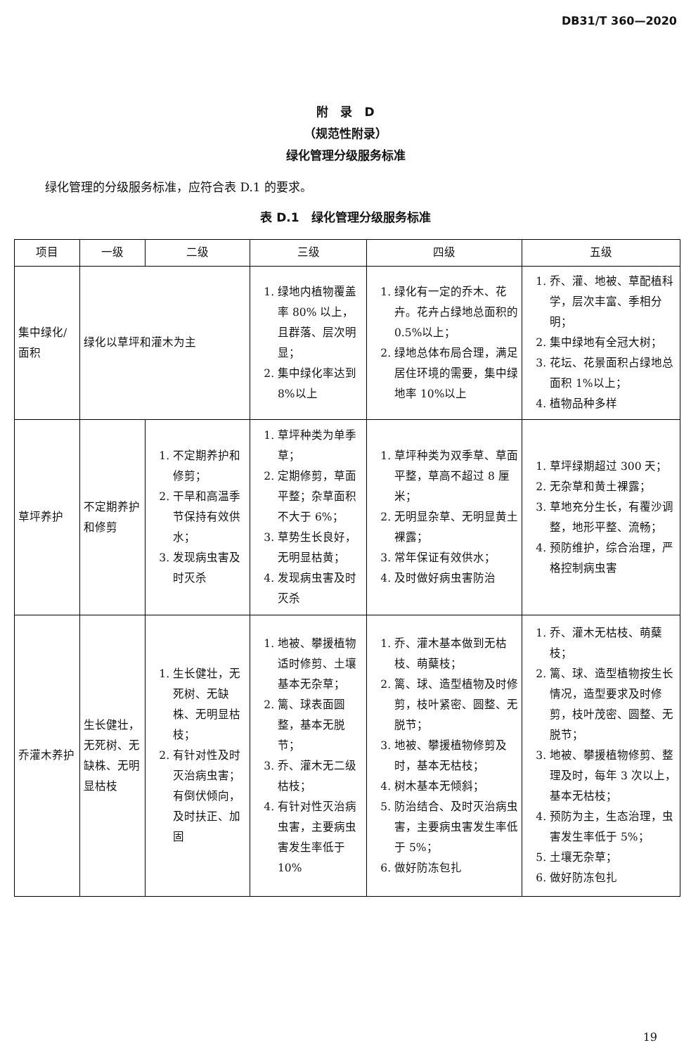DB31/T 360—2020
附　录　D
（规范性附录）
绿化管理分级服务标准
绿化管理的分级服务标准，应符合表 D.1 的要求。
表 D.1　绿化管理分级服务标准
| 项目 | 一级 | 二级 | 三级 | 四级 | 五级 |
| --- | --- | --- | --- | --- | --- |
| 集中绿化/面积 | 绿化以草坪和灌木为主 | | 1. 绿地内植物覆盖率 80% 以上，且群落、层次明显； 2. 集中绿化率达到 8%以上 | 1. 绿化有一定的乔木、花卉。花卉占绿地总面积的 0.5%以上； 2. 绿地总体布局合理，满足居住环境的需要，集中绿地率 10%以上 | 1. 乔、灌、地被、草配植科学，层次丰富、季相分明； 2. 集中绿地有全冠大树； 3. 花坛、花景面积占绿地总面积 1%以上； 4. 植物品种多样 |
| 草坪养护 | 不定期养护和修剪 | 1. 不定期养护和修剪； 2. 干旱和高温季节保持有效供水； 3. 发现病虫害及时灭杀 | 1. 草坪种类为单季草； 2. 定期修剪，草面平整；杂草面积不大于 6%； 3. 草势生长良好，无明显枯黄； 4. 发现病虫害及时灭杀 | 1. 草坪种类为双季草、草面平整，草高不超过 8 厘米； 2. 无明显杂草、无明显黄土裸露； 3. 常年保证有效供水； 4. 及时做好病虫害防治 | 1. 草坪绿期超过 300 天； 2. 无杂草和黄土裸露； 3. 草地充分生长，有覆沙调整，地形平整、流畅； 4. 预防维护，综合治理，严格控制病虫害 |
| 乔灌木养护 | 生长健壮，无死树、无缺株、无明显枯枝 | 1. 生长健壮，无死树、无缺株、无明显枯枝； 2. 有针对性及时灭治病虫害；有倒伏倾向，及时扶正、加固 | 1. 地被、攀援植物适时修剪、土壤基本无杂草； 2. 篱、球表面圆整，基本无脱节； 3. 乔、灌木无二级枯枝； 4. 有针对性灭治病虫害，主要病虫害发生率低于 10% | 1. 乔、灌木基本做到无枯枝、萌蘖枝； 2. 篱、球、造型植物及时修剪，枝叶紧密、圆整、无脱节； 3. 地被、攀援植物修剪及时，基本无枯枝； 4. 树木基本无倾斜； 5. 防治结合、及时灭治病虫害，主要病虫害发生率低于 5%； 6. 做好防冻包扎 | 1. 乔、灌木无枯枝、萌蘖枝； 2. 篱、球、造型植物按生长情况，造型要求及时修剪，枝叶茂密、圆整、无脱节； 3. 地被、攀援植物修剪、整理及时，每年 3 次以上，基本无枯枝； 4. 预防为主，生态治理，虫害发生率低于 5%； 5. 土壤无杂草； 6. 做好防冻包扎 |
19